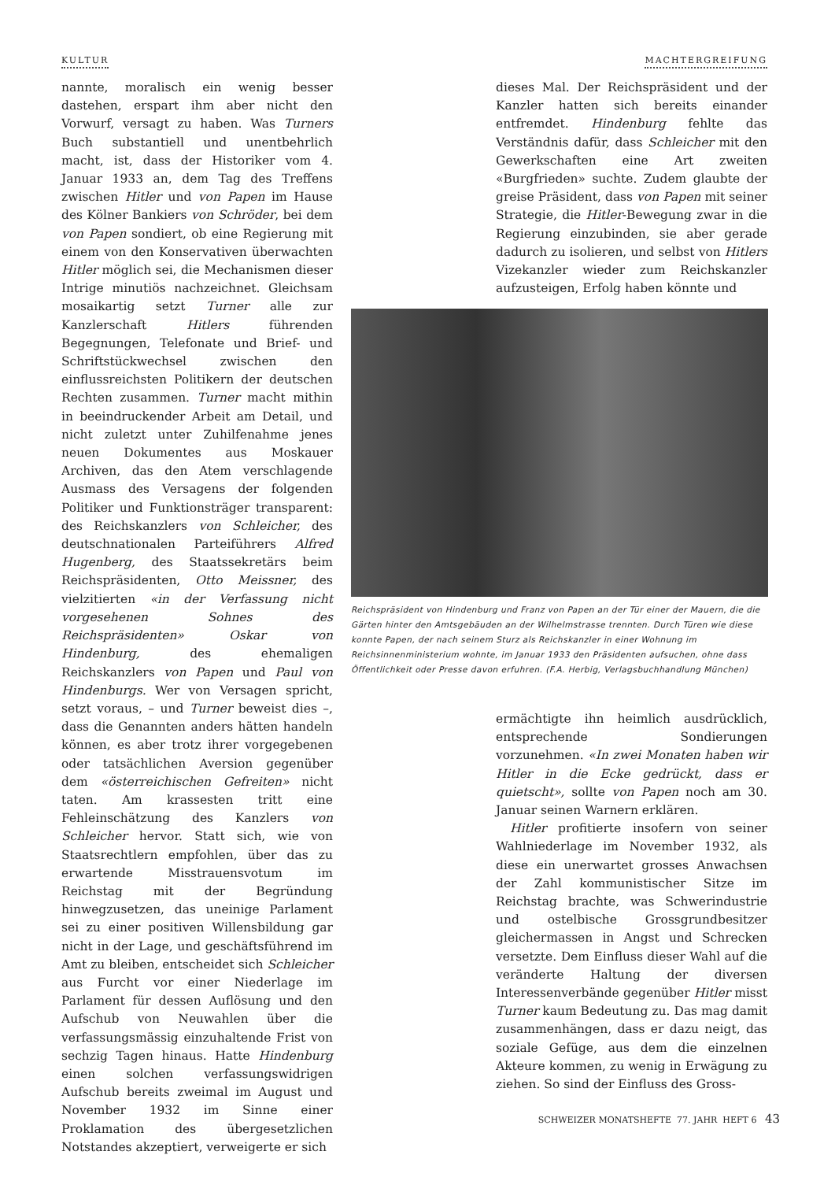KULTUR MACHTERGREIFUNG
nannte, moralisch ein wenig besser dastehen, erspart ihm aber nicht den Vorwurf, versagt zu haben. Was Turners Buch substantiell und unentbehrlich macht, ist, dass der Historiker vom 4. Januar 1933 an, dem Tag des Treffens zwischen Hitler und von Papen im Hause des Kölner Bankiers von Schröder, bei dem von Papen sondiert, ob eine Regierung mit einem von den Konservativen überwachten Hitler möglich sei, die Mechanismen dieser Intrige minutiös nachzeichnet. Gleichsam mosaikartig setzt Turner alle zur Kanzlerschaft Hitlers führenden Begegnungen, Telefonate und Brief- und Schriftstückwechsel zwischen den einflussreichsten Politikern der deutschen Rechten zusammen. Turner macht mithin in beeindruckender Arbeit am Detail, und nicht zuletzt unter Zuhilfenahme jenes neuen Dokumentes aus Moskauer Archiven, das den Atem verschlagende Ausmass des Versagens der folgenden Politiker und Funktionsträger transparent: des Reichskanzlers von Schleicher, des deutschnationalen Parteiführers Alfred Hugenberg, des Staatssekretärs beim Reichspräsidenten, Otto Meissner, des vielzitierten «in der Verfassung nicht vorgesehenen Sohnes des Reichspräsidenten» Oskar von Hindenburg, des ehemaligen Reichskanzlers von Papen und Paul von Hindenburgs. Wer von Versagen spricht, setzt voraus, – und Turner beweist dies –, dass die Genannten anders hätten handeln können, es aber trotz ihrer vorgegebenen oder tatsächlichen Aversion gegenüber dem «österreichischen Gefreiten» nicht taten. Am krassesten tritt eine Fehleinschätzung des Kanzlers von Schleicher hervor. Statt sich, wie von Staatsrechtlern empfohlen, über das zu erwartende Misstrauensvotum im Reichstag mit der Begründung hinwegzusetzen, das uneinige Parlament sei zu einer positiven Willensbildung gar nicht in der Lage, und geschäftsführend im Amt zu bleiben, entscheidet sich Schleicher aus Furcht vor einer Niederlage im Parlament für dessen Auflösung und den Aufschub von Neuwahlen über die verfassungsmässig einzuhaltende Frist von sechzig Tagen hinaus. Hatte Hindenburg einen solchen verfassungswidrigen Aufschub bereits zweimal im August und November 1932 im Sinne einer Proklamation des übergesetzlichen Notstandes akzeptiert, verweigerte er sich
dieses Mal. Der Reichspräsident und der Kanzler hatten sich bereits einander entfremdet. Hindenburg fehlte das Verständnis dafür, dass Schleicher mit den Gewerkschaften eine Art zweiten «Burgfrieden» suchte. Zudem glaubte der greise Präsident, dass von Papen mit seiner Strategie, die Hitler-Bewegung zwar in die Regierung einzubinden, sie aber gerade dadurch zu isolieren, und selbst von Hitlers Vizekanzler wieder zum Reichskanzler aufzusteigen, Erfolg haben könnte und
Reichspräsident von Hindenburg und Franz von Papen an der Tür einer der Mauern, die die Gärten hinter den Amtsgebäuden an der Wilhelmstrasse trennten. Durch Türen wie diese konnte Papen, der nach seinem Sturz als Reichskanzler in einer Wohnung im Reichsinnenministerium wohnte, im Januar 1933 den Präsidenten aufsuchen, ohne dass Öffentlichkeit oder Presse davon erfuhren. (F.A. Herbig, Verlagsbuchhandlung München)
ermächtigte ihn heimlich ausdrücklich, entsprechende Sondierungen vorzunehmen. «In zwei Monaten haben wir Hitler in die Ecke gedrückt, dass er quietscht», sollte von Papen noch am 30. Januar seinen Warnern erklären.
Hitler profitierte insofern von seiner Wahlniederlage im November 1932, als diese ein unerwartet grosses Anwachsen der Zahl kommunistischer Sitze im Reichstag brachte, was Schwerindustrie und ostelbische Grossgrundbesitzer gleichermassen in Angst und Schrecken versetzte. Dem Einfluss dieser Wahl auf die veränderte Haltung der diversen Interessenverbände gegenüber Hitler misst Turner kaum Bedeutung zu. Das mag damit zusammenhängen, dass er dazu neigt, das soziale Gefüge, aus dem die einzelnen Akteure kommen, zu wenig in Erwägung zu ziehen. So sind der Einfluss des Gross-
SCHWEIZER MONATSHEFTE 77. JAHR HEFT 6 43